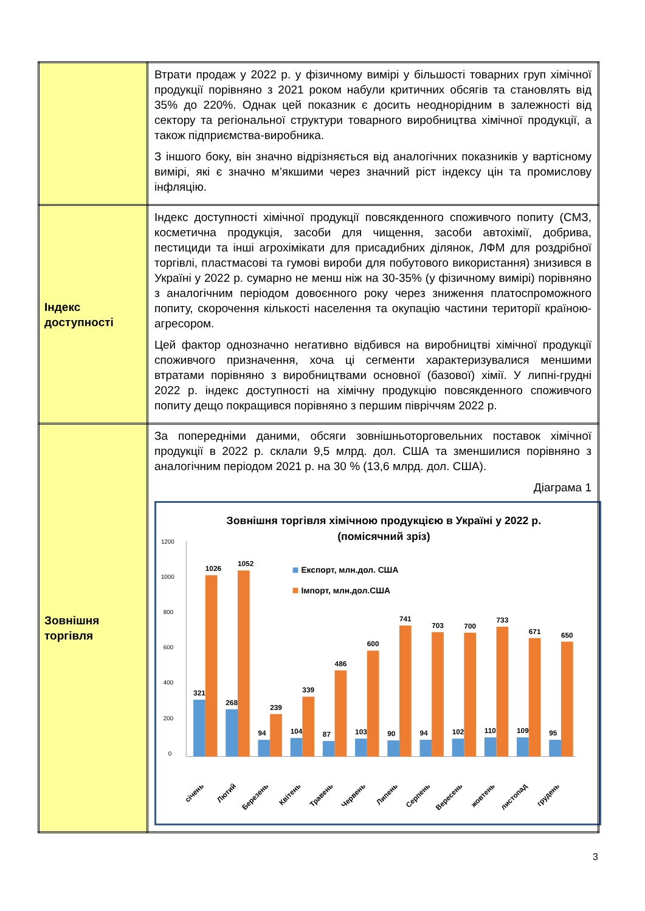| | Втрати продаж у 2022 р. у фізичному вимірі у більшості товарних груп хімічної продукції порівняно з 2021 роком набули критичних обсягів та становлять від 35% до 220%. Однак цей показник є досить неоднорідним в залежності від сектору та регіональної структури товарного виробництва хімічної продукції, а також підприємства-виробника. З іншого боку, він значно відрізняється від аналогічних показників у вартісному вимірі, які є значно м’якшими через значний ріст індексу цін та промислову інфляцію. |
| Індекс доступності | Індекс доступності хімічної продукції повсякденного споживчого попиту (СМЗ, косметична продукція, засоби для чищення, засоби автохімії, добрива, пестициди та інші агрохімікати для присадибних ділянок, ЛФМ для роздрібної торгівлі, пластмасові та гумові вироби для побутового використання) знизився в Україні у 2022 р. сумарно не менш ніж на 30-35% (у фізичному вимірі) порівняно з аналогічним періодом довоєнного року через зниження платоспроможного попиту, скорочення кількості населення та окупацію частини території країною-агресором. Цей фактор однозначно негативно відбився на виробництві хімічної продукції споживчого призначення, хоча ці сегменти характеризувалися меншими втратами порівняно з виробництвами основної (базової) хімії. У липні-грудні 2022 р. індекс доступності на хімічну продукцію повсякденного споживчого попиту дещо покращився порівняно з першим півріччям 2022 р. |
| Зовнішня торгівля | За попередніми даними, обсяги зовнішньоторговельних поставок хімічної продукції в 2022 р. склали 9,5 млрд. дол. США та зменшилися порівняно з аналогічним періодом 2021 р. на 30 % (13,6 млрд. дол. США). Діаграма 1 Зовнішня торгівля хімічною продукцією в Україні у 2022 р. (помісячний зріз) Експорт, млн.дол. США Імпорт, млн.дол.США 0 200 400 600 800 1000 1200 321 1026 268 1052 94 239 104 339 87 486 103 600 90 741 94 703 102 700 110 733 109 671 95 650 січень Лютий Березень Квітень Травень Червень Липень Серпень Вересень жовтень листопад грудень |
3